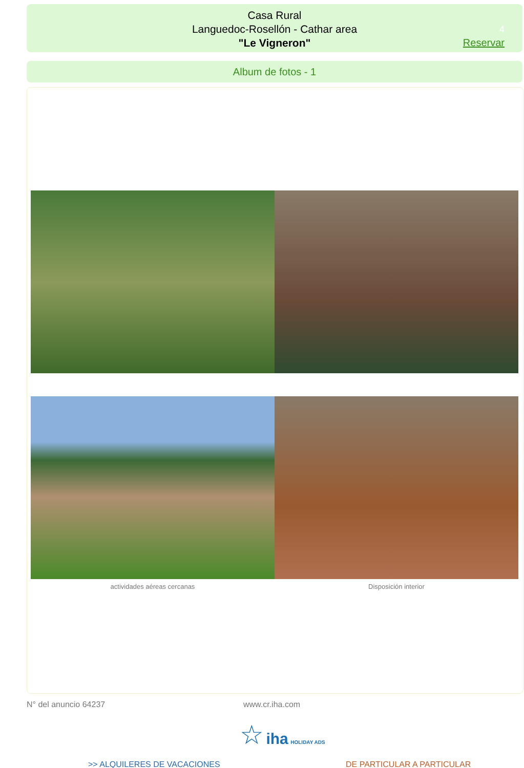Casa Rural
Languedoc-Rosellón - Cathar area
"Le Vigneron"
4
Reservar
Album de fotos - 1
actividades aéreas cercanas Disposición interior
N° del anuncio 64237 www.cr.iha.com
☆ iha HOLIDAY ADS
>> ALQUILERES DE VACACIONES DE PARTICULAR A PARTICULAR